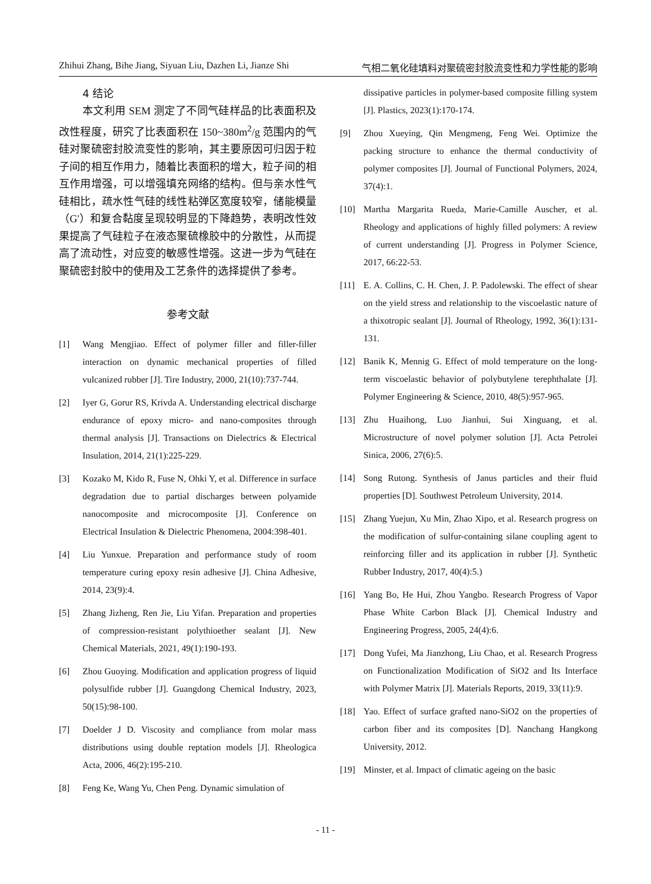Zhihui Zhang, Bihe Jiang, Siyuan Liu, Dazhen Li, Jianze Shi 气相二氧化硅填料对聚硫密封胶流变性和力学性能的影响
4 结论
本文利用 SEM 测定了不同气硅样品的比表面积及改性程度，研究了比表面积在 150~380m<sup>2</sup>/g 范围内的气硅对聚硫密封胶流变性的影响，其主要原因可归因于粒子间的相互作用力，随着比表面积的增大，粒子间的相互作用增强，可以增强填充网络的结构。但与亲水性气硅相比，疏水性气硅的线性粘弹区宽度较窄，储能模量（G'）和复合黏度呈现较明显的下降趋势，表明改性效果提高了气硅粒子在液态聚硫橡胶中的分散性，从而提高了流动性，对应变的敏感性增强。这进一步为气硅在聚硫密封胶中的使用及工艺条件的选择提供了参考。
参考文献
[1] Wang Mengjiao. Effect of polymer filler and filler-filler interaction on dynamic mechanical properties of filled vulcanized rubber [J]. Tire Industry, 2000, 21(10):737-744.
[2] Iyer G, Gorur RS, Krivda A. Understanding electrical discharge endurance of epoxy micro- and nano-composites through thermal analysis [J]. Transactions on Dielectrics & Electrical Insulation, 2014, 21(1):225-229.
[3] Kozako M, Kido R, Fuse N, Ohki Y, et al. Difference in surface degradation due to partial discharges between polyamide nanocomposite and microcomposite [J]. Conference on Electrical Insulation & Dielectric Phenomena, 2004:398-401.
[4] Liu Yunxue. Preparation and performance study of room temperature curing epoxy resin adhesive [J]. China Adhesive, 2014, 23(9):4.
[5] Zhang Jizheng, Ren Jie, Liu Yifan. Preparation and properties of compression-resistant polythioether sealant [J]. New Chemical Materials, 2021, 49(1):190-193.
[6] Zhou Guoying. Modification and application progress of liquid polysulfide rubber [J]. Guangdong Chemical Industry, 2023, 50(15):98-100.
[7] Doelder J D. Viscosity and compliance from molar mass distributions using double reptation models [J]. Rheologica Acta, 2006, 46(2):195-210.
[8] Feng Ke, Wang Yu, Chen Peng. Dynamic simulation of
dissipative particles in polymer-based composite filling system [J]. Plastics, 2023(1):170-174.
[9] Zhou Xueying, Qin Mengmeng, Feng Wei. Optimize the packing structure to enhance the thermal conductivity of polymer composites [J]. Journal of Functional Polymers, 2024, 37(4):1.
[10] Martha Margarita Rueda, Marie-Camille Auscher, et al. Rheology and applications of highly filled polymers: A review of current understanding [J]. Progress in Polymer Science, 2017, 66:22-53.
[11] E. A. Collins, C. H. Chen, J. P. Padolewski. The effect of shear on the yield stress and relationship to the viscoelastic nature of a thixotropic sealant [J]. Journal of Rheology, 1992, 36(1):131-131.
[12] Banik K, Mennig G. Effect of mold temperature on the long-term viscoelastic behavior of polybutylene terephthalate [J]. Polymer Engineering & Science, 2010, 48(5):957-965.
[13] Zhu Huaihong, Luo Jianhui, Sui Xinguang, et al. Microstructure of novel polymer solution [J]. Acta Petrolei Sinica, 2006, 27(6):5.
[14] Song Rutong. Synthesis of Janus particles and their fluid properties [D]. Southwest Petroleum University, 2014.
[15] Zhang Yuejun, Xu Min, Zhao Xipo, et al. Research progress on the modification of sulfur-containing silane coupling agent to reinforcing filler and its application in rubber [J]. Synthetic Rubber Industry, 2017, 40(4):5.)
[16] Yang Bo, He Hui, Zhou Yangbo. Research Progress of Vapor Phase White Carbon Black [J]. Chemical Industry and Engineering Progress, 2005, 24(4):6.
[17] Dong Yufei, Ma Jianzhong, Liu Chao, et al. Research Progress on Functionalization Modification of SiO2 and Its Interface with Polymer Matrix [J]. Materials Reports, 2019, 33(11):9.
[18] Yao. Effect of surface grafted nano-SiO2 on the properties of carbon fiber and its composites [D]. Nanchang Hangkong University, 2012.
[19] Minster, et al. Impact of climatic ageing on the basic
- 11 -